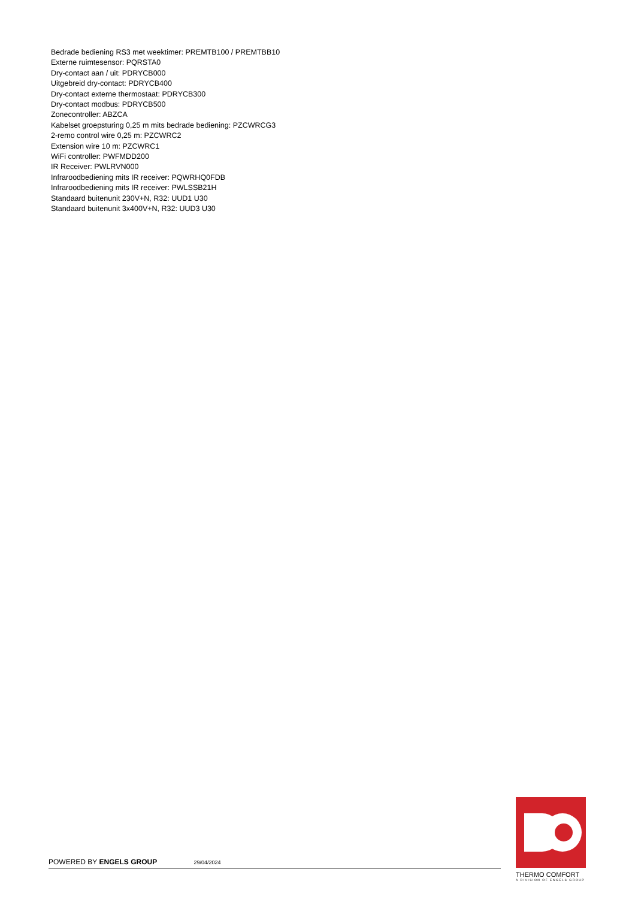Bedrade bediening RS3 met weektimer: PREMTB100 / PREMTBB10
Externe ruimtesensor: PQRSTA0
Dry-contact aan / uit: PDRYCB000
Uitgebreid dry-contact: PDRYCB400
Dry-contact externe thermostaat: PDRYCB300
Dry-contact modbus: PDRYCB500
Zonecontroller: ABZCA
Kabelset groepsturing 0,25 m mits bedrade bediening: PZCWRCG3
2-remo control wire 0,25 m: PZCWRC2
Extension wire 10 m: PZCWRC1
WiFi controller: PWFMDD200
IR Receiver: PWLRVN000
Infraroodbediening mits IR receiver: PQWRHQ0FDB
Infraroodbediening mits IR receiver: PWLSSB21H
Standaard buitenunit 230V+N, R32: UUD1 U30
Standaard buitenunit 3x400V+N, R32: UUD3 U30
POWERED BY ENGELS GROUP 29/04/2024
THERMO COMFORT
A DIVISION OF ENGELS GROUP